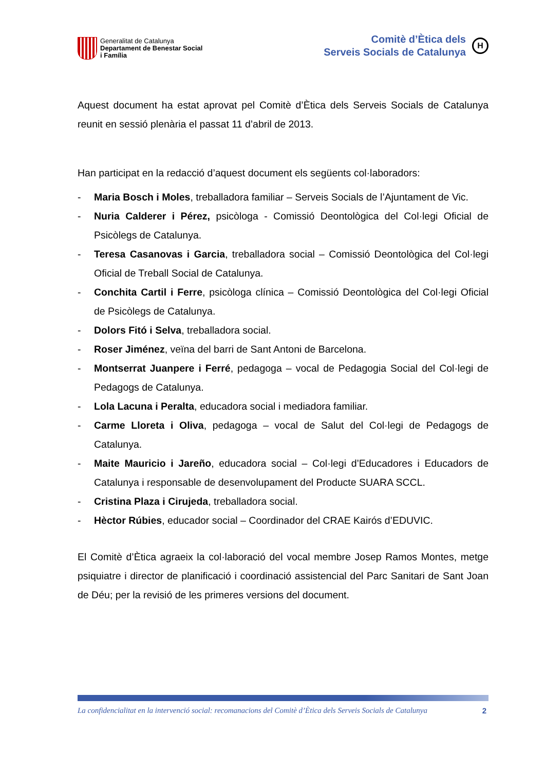Generalitat de Catalunya
Departament de Benestar Social
i Família
Comitè d’Ètica dels
Serveis Socials de Catalunya
H
Aquest document ha estat aprovat pel Comitè d’Ètica dels Serveis Socials de Catalunya reunit en sessió plenària el passat 11 d’abril de 2013.
Han participat en la redacció d’aquest document els següents col·laboradors:
- Maria Bosch i Moles, treballadora familiar – Serveis Socials de l’Ajuntament de Vic.
- Nuria Calderer i Pérez, psicòloga - Comissió Deontològica del Col·legi Oficial de Psicòlegs de Catalunya.
- Teresa Casanovas i Garcia, treballadora social – Comissió Deontològica del Col·legi Oficial de Treball Social de Catalunya.
- Conchita Cartil i Ferre, psicòloga clínica – Comissió Deontològica del Col·legi Oficial de Psicòlegs de Catalunya.
- Dolors Fitó i Selva, treballadora social.
- Roser Jiménez, veïna del barri de Sant Antoni de Barcelona.
- Montserrat Juanpere i Ferré, pedagoga – vocal de Pedagogia Social del Col·legi de Pedagogs de Catalunya.
- Lola Lacuna i Peralta, educadora social i mediadora familiar.
- Carme Lloreta i Oliva, pedagoga – vocal de Salut del Col·legi de Pedagogs de Catalunya.
- Maite Mauricio i Jareño, educadora social – Col·legi d’Educadores i Educadors de Catalunya i responsable de desenvolupament del Producte SUARA SCCL.
- Cristina Plaza i Cirujeda, treballadora social.
- Hèctor Rúbies, educador social – Coordinador del CRAE Kairós d’EDUVIC.
El Comitè d’Ètica agraeix la col·laboració del vocal membre Josep Ramos Montes, metge psiquiatre i director de planificació i coordinació assistencial del Parc Sanitari de Sant Joan de Déu; per la revisió de les primeres versions del document.
La confidencialitat en la intervenció social: recomanacions del Comitè d’Ètica dels Serveis Socials de Catalunya 2